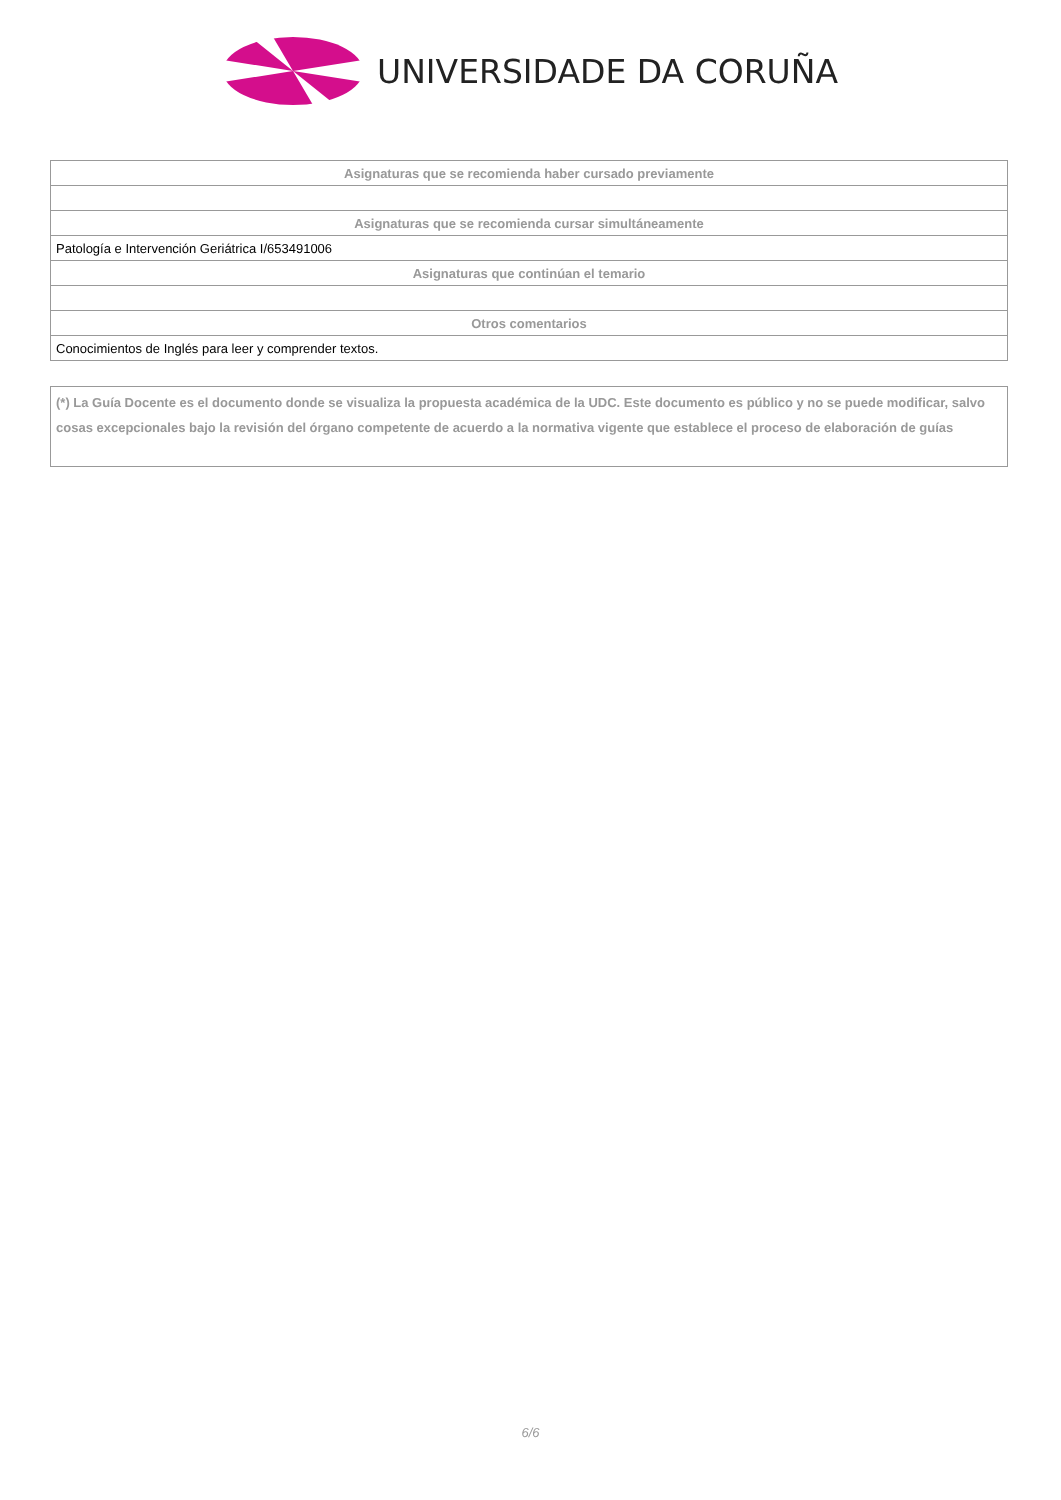UNIVERSIDADE DA CORUÑA
| Asignaturas que se recomienda haber cursado previamente |
| --- |
| Asignaturas que se recomienda cursar simultáneamente |
| Patología e Intervención Geriátrica I/653491006 |
| Asignaturas que continúan el temario |
| Otros comentarios |
| Conocimientos de Inglés para leer y comprender textos. |
(*) La Guía Docente es el documento donde se visualiza la propuesta académica de la UDC. Este documento es público y no se puede modificar, salvo cosas excepcionales bajo la revisión del órgano competente de acuerdo a la normativa vigente que establece el proceso de elaboración de guías
6/6